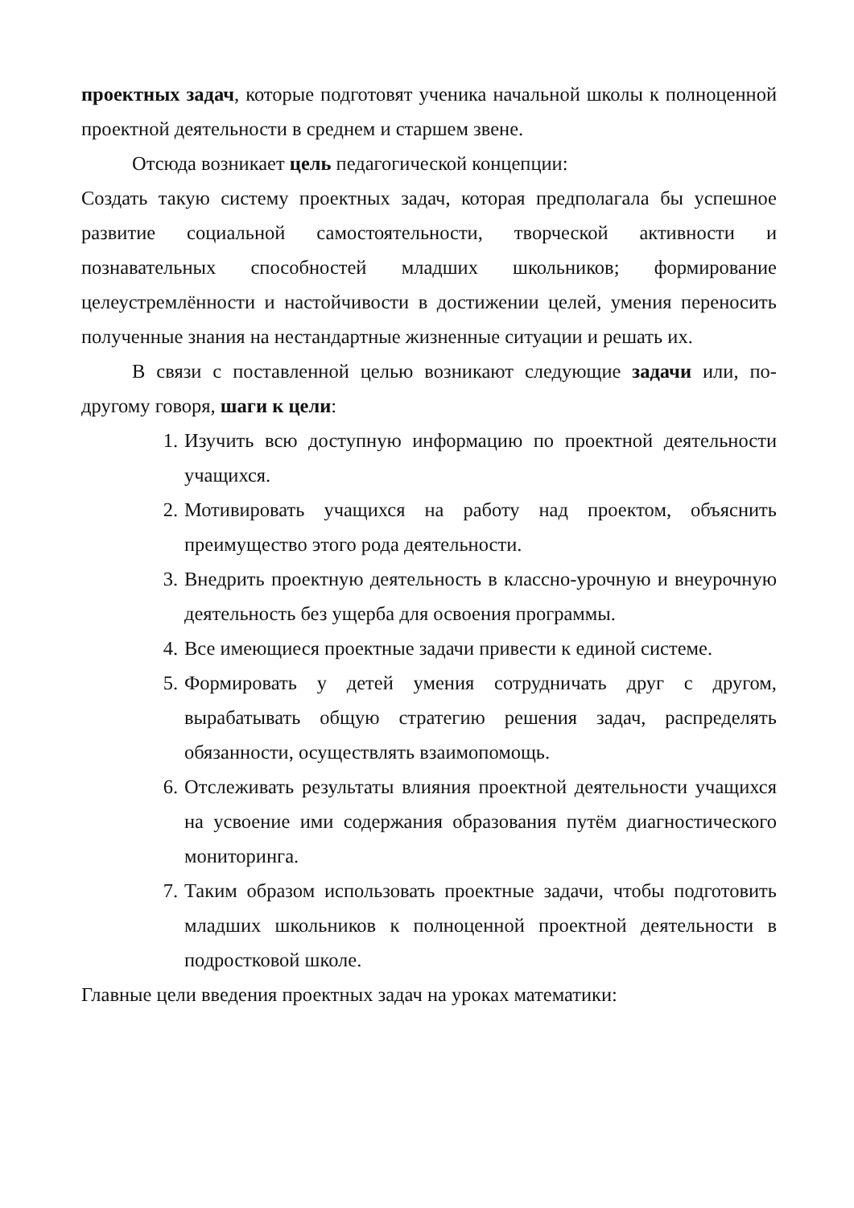проектных задач, которые подготовят ученика начальной школы к полноценной проектной деятельности в среднем и старшем звене.
Отсюда возникает цель педагогической концепции:
Создать такую систему проектных задач, которая предполагала бы успешное развитие социальной самостоятельности, творческой активности и познавательных способностей младших школьников; формирование целеустремлённости и настойчивости в достижении целей, умения переносить полученные знания на нестандартные жизненные ситуации и решать их.
В связи с поставленной целью возникают следующие задачи или, по-другому говоря, шаги к цели:
1. Изучить всю доступную информацию по проектной деятельности учащихся.
2. Мотивировать учащихся на работу над проектом, объяснить преимущество этого рода деятельности.
3. Внедрить проектную деятельность в классно-урочную и внеурочную деятельность без ущерба для освоения программы.
4. Все имеющиеся проектные задачи привести к единой системе.
5. Формировать у детей умения сотрудничать друг с другом, вырабатывать общую стратегию решения задач, распределять обязанности, осуществлять взаимопомощь.
6. Отслеживать результаты влияния проектной деятельности учащихся на усвоение ими содержания образования путём диагностического мониторинга.
7. Таким образом использовать проектные задачи, чтобы подготовить младших школьников к полноценной проектной деятельности в подростковой школе.
Главные цели введения проектных задач на уроках математики: